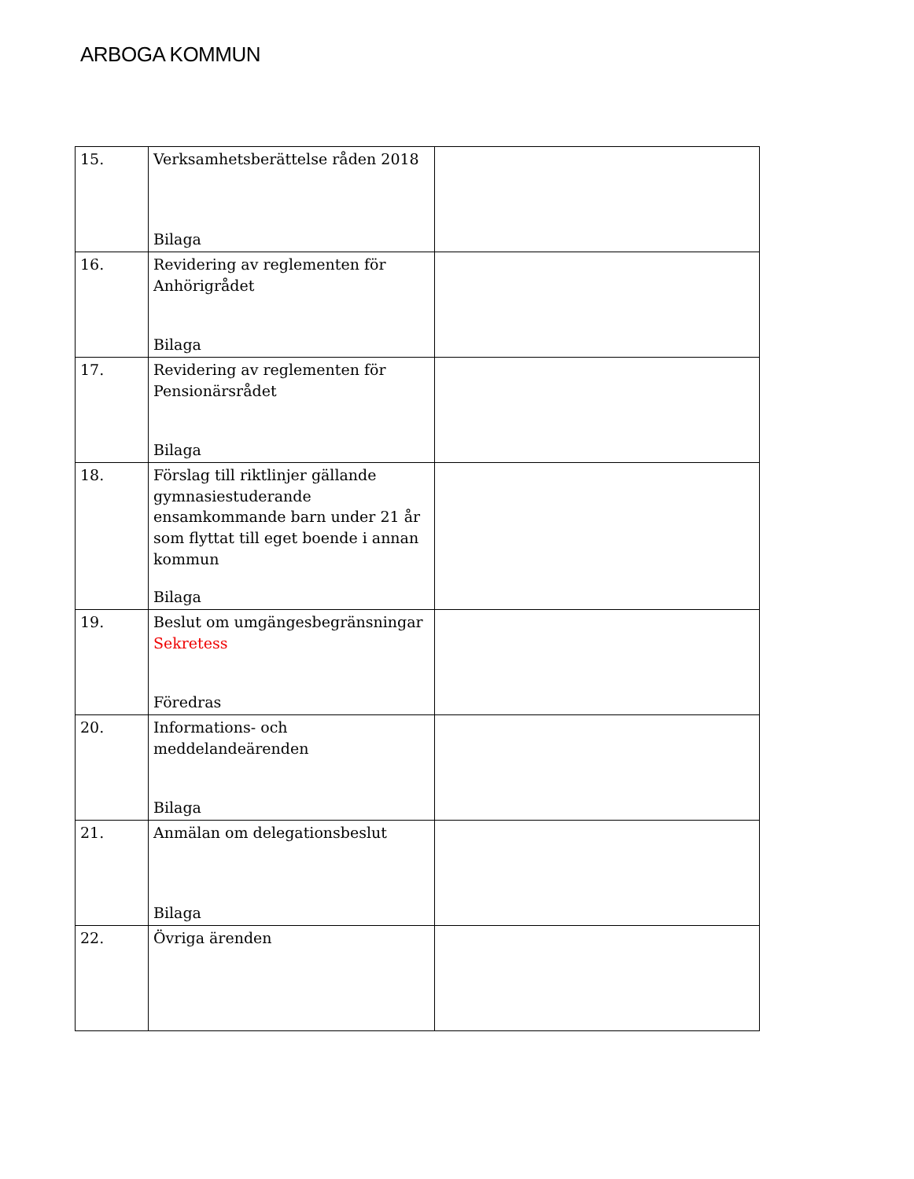ARBOGA KOMMUN
| 15. | Verksamhetsberättelse råden 2018 Bilaga | |
| 16. | Revidering av reglementen för Anhörigrådet Bilaga | |
| 17. | Revidering av reglementen för Pensionärsrådet Bilaga | |
| 18. | Förslag till riktlinjer gällande gymnasiestuderande ensamkommande barn under 21 år som flyttat till eget boende i annan kommun Bilaga | |
| 19. | Beslut om umgängesbegränsningar Sekretess Föredras | |
| 20. | Informations- och meddelandeärenden Bilaga | |
| 21. | Anmälan om delegationsbeslut Bilaga | |
| 22. | Övriga ärenden | |